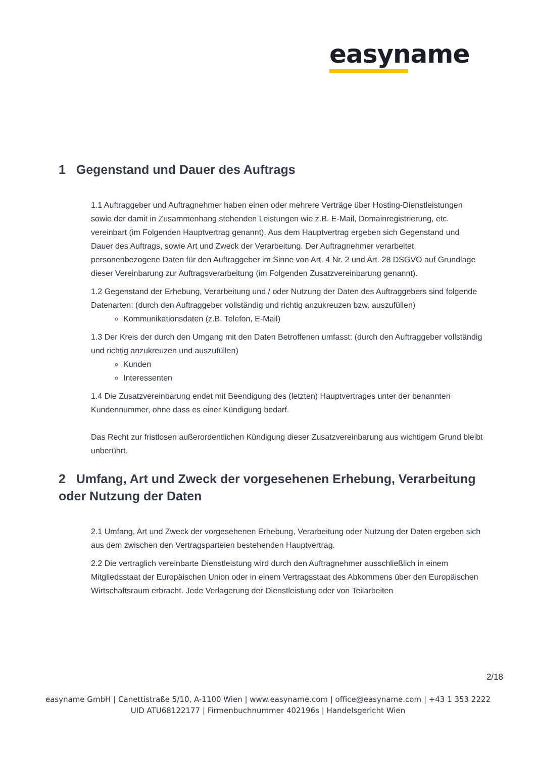easyname
1 Gegenstand und Dauer des Auftrags
1.1 Auftraggeber und Auftragnehmer haben einen oder mehrere Verträge über Hosting-Dienstleistungen sowie der damit in Zusammenhang stehenden Leistungen wie z.B. E-Mail, Domainregistrierung, etc. vereinbart (im Folgenden Hauptvertrag genannt). Aus dem Hauptvertrag ergeben sich Gegenstand und Dauer des Auftrags, sowie Art und Zweck der Verarbeitung. Der Auftragnehmer verarbeitet personenbezogene Daten für den Auftraggeber im Sinne von Art. 4 Nr. 2 und Art. 28 DSGVO auf Grundlage dieser Vereinbarung zur Auftragsverarbeitung (im Folgenden Zusatzvereinbarung genannt).
1.2 Gegenstand der Erhebung, Verarbeitung und / oder Nutzung der Daten des Auftraggebers sind folgende Datenarten: (durch den Auftraggeber vollständig und richtig anzukreuzen bzw. auszufüllen)
Kommunikationsdaten (z.B. Telefon, E-Mail)
1.3 Der Kreis der durch den Umgang mit den Daten Betroffenen umfasst: (durch den Auftraggeber vollständig und richtig anzukreuzen und auszufüllen)
Kunden
Interessenten
1.4 Die Zusatzvereinbarung endet mit Beendigung des (letzten) Hauptvertrages unter der benannten Kundennummer, ohne dass es einer Kündigung bedarf.
Das Recht zur fristlosen außerordentlichen Kündigung dieser Zusatzvereinbarung aus wichtigem Grund bleibt unberührt.
2 Umfang, Art und Zweck der vorgesehenen Erhebung, Verarbeitung oder Nutzung der Daten
2.1 Umfang, Art und Zweck der vorgesehenen Erhebung, Verarbeitung oder Nutzung der Daten ergeben sich aus dem zwischen den Vertragsparteien bestehenden Hauptvertrag.
2.2 Die vertraglich vereinbarte Dienstleistung wird durch den Auftragnehmer ausschließlich in einem Mitgliedsstaat der Europäischen Union oder in einem Vertragsstaat des Abkommens über den Europäischen Wirtschaftsraum erbracht. Jede Verlagerung der Dienstleistung oder von Teilarbeiten
2/18
easyname GmbH | Canettistraße 5/10, A-1100 Wien | www.easyname.com | office@easyname.com | +43 1 353 2222
UID ATU68122177 | Firmenbuchnummer 402196s | Handelsgericht Wien